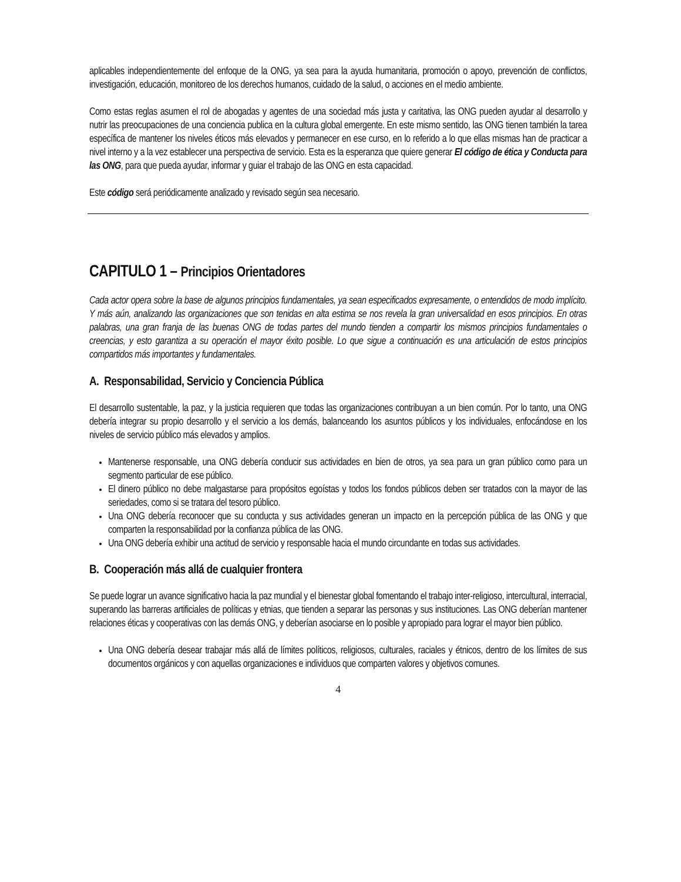aplicables independientemente del enfoque de la ONG, ya sea para la ayuda humanitaria, promoción o apoyo, prevención de conflictos, investigación, educación, monitoreo de los derechos humanos, cuidado de la salud, o acciones en el medio ambiente.
Como estas reglas asumen el rol de abogadas y agentes de una sociedad más justa y caritativa, las ONG pueden ayudar al desarrollo y nutrir las preocupaciones de una conciencia publica en la cultura global emergente. En este mismo sentido, las ONG tienen también la tarea específica de mantener los niveles éticos más elevados y permanecer en ese curso, en lo referido a lo que ellas mismas han de practicar a nivel interno y a la vez establecer una perspectiva de servicio. Esta es la esperanza que quiere generar El código de ética y Conducta para las ONG, para que pueda ayudar, informar y guiar el trabajo de las ONG en esta capacidad.
Este código será periódicamente analizado y revisado según sea necesario.
CAPITULO 1 – Principios Orientadores
Cada actor opera sobre la base de algunos principios fundamentales, ya sean especificados expresamente, o entendidos de modo implícito. Y más aún, analizando las organizaciones que son tenidas en alta estima se nos revela la gran universalidad en esos principios. En otras palabras, una gran franja de las buenas ONG de todas partes del mundo tienden a compartir los mismos principios fundamentales o creencias, y esto garantiza a su operación el mayor éxito posible. Lo que sigue a continuación es una articulación de estos principios compartidos más importantes y fundamentales.
A. Responsabilidad, Servicio y Conciencia Pública
El desarrollo sustentable, la paz, y la justicia requieren que todas las organizaciones contribuyan a un bien común. Por lo tanto, una ONG debería integrar su propio desarrollo y el servicio a los demás, balanceando los asuntos públicos y los individuales, enfocándose en los niveles de servicio público más elevados y amplios.
Mantenerse responsable, una ONG debería conducir sus actividades en bien de otros, ya sea para un gran público como para un segmento particular de ese público.
El dinero público no debe malgastarse para propósitos egoístas y todos los fondos públicos deben ser tratados con la mayor de las seriedades, como si se tratara del tesoro público.
Una ONG debería reconocer que su conducta y sus actividades generan un impacto en la percepción pública de las ONG y que comparten la responsabilidad por la confianza pública de las ONG.
Una ONG debería exhibir una actitud de servicio y responsable hacia el mundo circundante en todas sus actividades.
B. Cooperación más allá de cualquier frontera
Se puede lograr un avance significativo hacia la paz mundial y el bienestar global fomentando el trabajo inter-religioso, intercultural, interracial, superando las barreras artificiales de políticas y etnias, que tienden a separar las personas y sus instituciones. Las ONG deberían mantener relaciones éticas y cooperativas con las demás ONG, y deberían asociarse en lo posible y apropiado para lograr el mayor bien público.
Una ONG debería desear trabajar más allá de límites políticos, religiosos, culturales, raciales y étnicos, dentro de los límites de sus documentos orgánicos y con aquellas organizaciones e individuos que comparten valores y objetivos comunes.
4